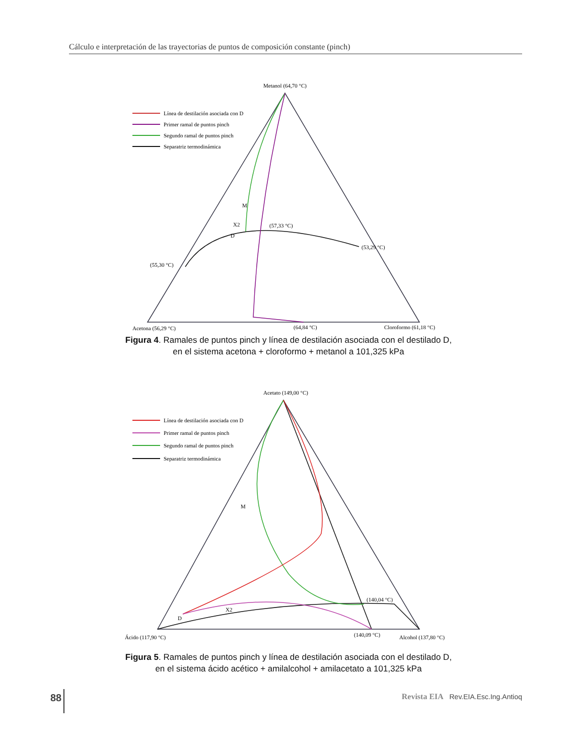Cálculo e interpretación de las trayectorias de puntos de composición constante (pinch)
Metanol (64,70 °C)
Línea de destilación asociada con D
Primer ramal de puntos pinch
Segundo ramal de puntos pinch
Separatriz termodinámica
M
X2
D
(57,33 °C)
(53,29 °C)
(55,30 °C)
Acetona (56,29 °C)
(64,84 °C)
Cloroformo (61,18 °C)
Figura 4. Ramales de puntos pinch y línea de destilación asociada con el destilado D,
en el sistema acetona + cloroformo + metanol a 101,325 kPa
Acetato (149,00 °C)
Línea de destilación asociada con D
Primer ramal de puntos pinch
Segundo ramal de puntos pinch
Separatriz termodinámica
M
X2
D
(140,04 °C)
Ácido (117,90 °C)
(140,09 °C)
Alcohol (137,80 °C)
Figura 5. Ramales de puntos pinch y línea de destilación asociada con el destilado D,
en el sistema ácido acético + amilalcohol + amilacetato a 101,325 kPa
88 Revista EIA Rev.EIA.Esc.Ing.Antioq